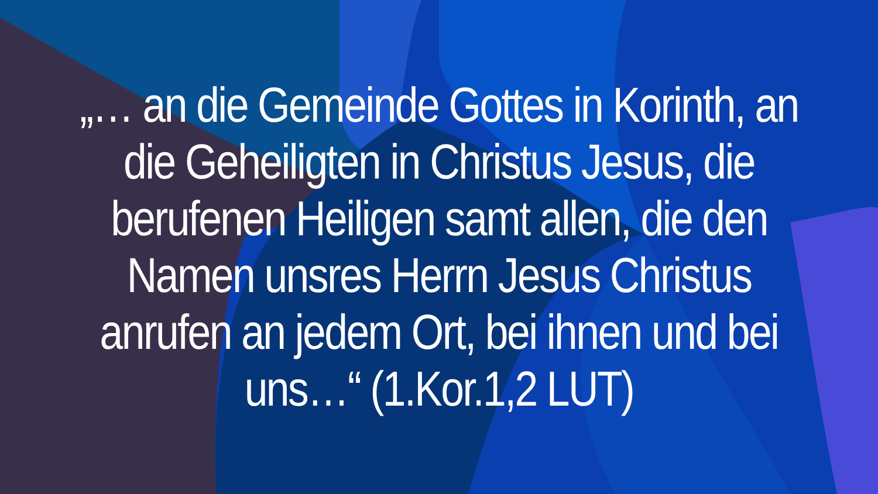„… an die Gemeinde Gottes in Korinth, an die Geheiligten in Christus Jesus, die berufenen Heiligen samt allen, die den Namen unsres Herrn Jesus Christus anrufen an jedem Ort, bei ihnen und bei uns…“ (1.Kor.1,2 LUT)